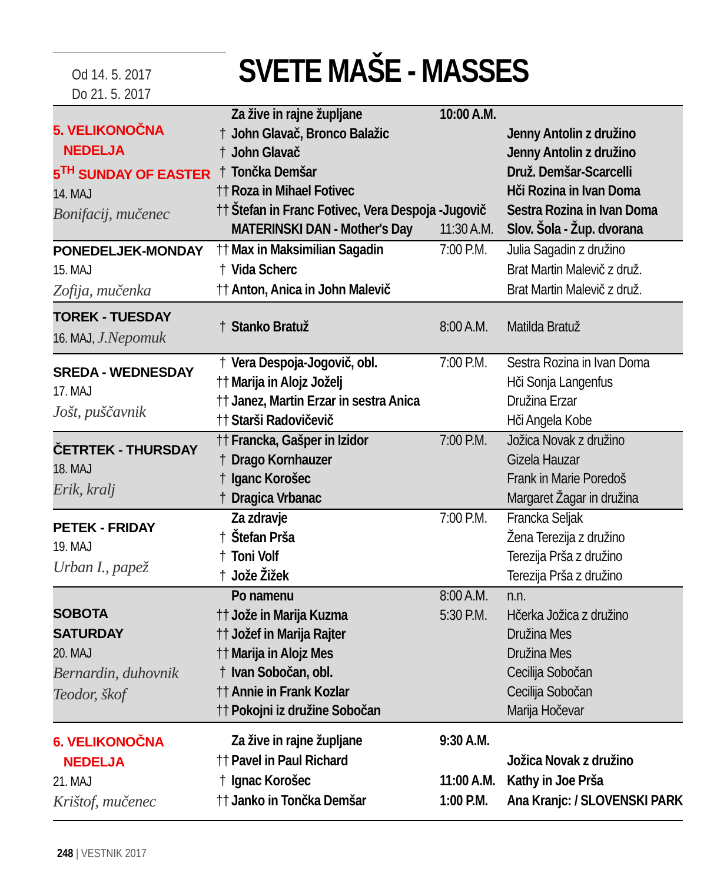Od 14. 5. 2017
Do 21. 5. 2017
SVETE MAŠE - MASSES
| 5. VELIKONOČNA NEDELJA 5<sup>TH</sup> SUNDAY OF EASTER 14. MAJ Bonifacij, mučenec | | Za žive in rajne župljane | 10:00 A.M. | |
| | † | John Glavač, Bronco Balažic | | Jenny Antolin z družino |
| | † | John Glavač | | Jenny Antolin z družino |
| | † | Tončka Demšar | | Druž. Demšar-Scarcelli |
| | †† | Roza in Mihael Fotivec | | Hči Rozina in Ivan Doma |
| | †† | Štefan in Franc Fotivec, Vera Despoja -Jugovič | | Sestra Rozina in Ivan Doma |
| | | MATERINSKI DAN - Mother's Day | 11:30 A.M. | Slov. Šola - Žup. dvorana |
| PONEDELJEK-MONDAY 15. MAJ Zofija, mučenka | †† | Max in Maksimilian Sagadin | 7:00 P.M. | Julia Sagadin z družino |
| | † | Vida Scherc | | Brat Martin Malevič z druž. |
| | †† | Anton, Anica in John Malevič | | Brat Martin Malevič z druž. |
| TOREK - TUESDAY 16. MAJ, J.Nepomuk | † | Stanko Bratuž | 8:00 A.M. | Matilda Bratuž |
| SREDA - WEDNESDAY 17. MAJ Jošt, puščavnik | † | Vera Despoja-Jogovič, obl. | 7:00 P.M. | Sestra Rozina in Ivan Doma |
| | †† | Marija in Alojz Joželj | | Hči Sonja Langenfus |
| | †† | Janez, Martin Erzar in sestra Anica | | Družina Erzar |
| | †† | Starši Radovičevič | | Hči Angela Kobe |
| ČETRTEK - THURSDAY 18. MAJ Erik, kralj | †† | Francka, Gašper in Izidor | 7:00 P.M. | Jožica Novak z družino |
| | † | Drago Kornhauzer | | Gizela Hauzar |
| | † | Iganc Korošec | | Frank in Marie Poredoš |
| | † | Dragica Vrbanac | | Margaret Žagar in družina |
| PETEK - FRIDAY 19. MAJ Urban I., papež | | Za zdravje | 7:00 P.M. | Francka Seljak |
| | † | Štefan Prša | | Žena Terezija z družino |
| | † | Toni Volf | | Terezija Prša z družino |
| | † | Jože Žižek | | Terezija Prša z družino |
| SOBOTA SATURDAY 20. MAJ Bernardin, duhovnik Teodor, škof | | Po namenu | 8:00 A.M. | n.n. |
| | †† | Jože in Marija Kuzma | 5:30 P.M. | Hčerka Jožica z družino |
| | †† | Jožef in Marija Rajter | | Družina Mes |
| | †† | Marija in Alojz Mes | | Družina Mes |
| | † | Ivan Sobočan, obl. | | Cecilija Sobočan |
| | †† | Annie in Frank Kozlar | | Cecilija Sobočan |
| | †† | Pokojni iz družine Sobočan | | Marija Hočevar |
| 6. VELIKONOČNA NEDELJA 21. MAJ Krištof, mučenec | | Za žive in rajne župljane | 9:30 A.M. | |
| | †† | Pavel in Paul Richard | | Jožica Novak z družino |
| | † | Ignac Korošec | 11:00 A.M. | Kathy in Joe Prša |
| | †† | Janko in Tončka Demšar | 1:00 P.M. | Ana Kranjc: / SLOVENSKI PARK |
248 | VESTNIK 2017